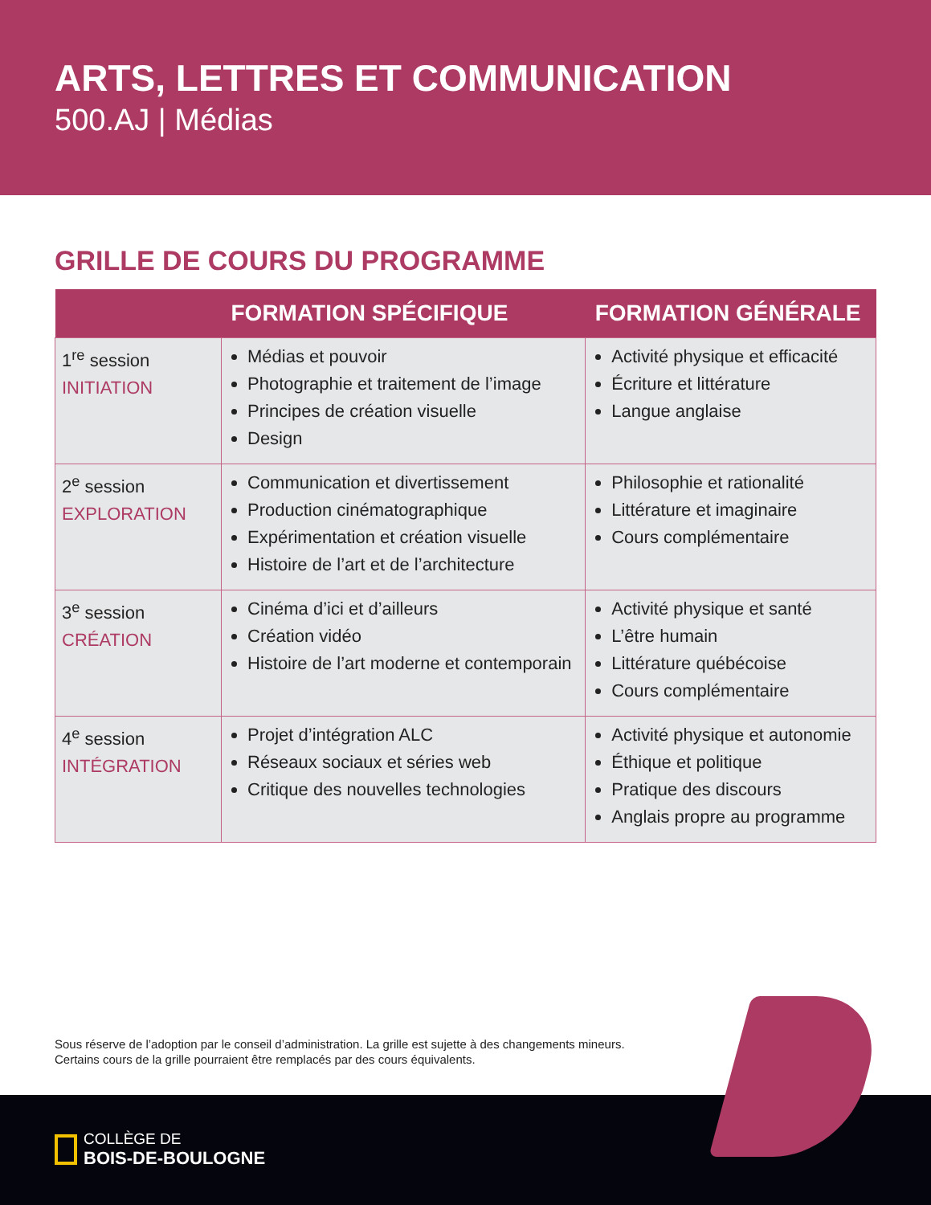ARTS, LETTRES ET COMMUNICATION
500.AJ | Médias
GRILLE DE COURS DU PROGRAMME
| | FORMATION SPÉCIFIQUE | FORMATION GÉNÉRALE |
| --- | --- | --- |
| 1<sup>re</sup> session INITIATION | Médias et pouvoir Photographie et traitement de l’image Principes de création visuelle Design | Activité physique et efficacité Écriture et littérature Langue anglaise |
| 2<sup>e</sup> session EXPLORATION | Communication et divertissement Production cinématographique Expérimentation et création visuelle Histoire de l’art et de l’architecture | Philosophie et rationalité Littérature et imaginaire Cours complémentaire |
| 3<sup>e</sup> session CRÉATION | Cinéma d’ici et d’ailleurs Création vidéo Histoire de l’art moderne et contemporain | Activité physique et santé L’être humain Littérature québécoise Cours complémentaire |
| 4<sup>e</sup> session INTÉGRATION | Projet d’intégration ALC Réseaux sociaux et séries web Critique des nouvelles technologies | Activité physique et autonomie Éthique et politique Pratique des discours Anglais propre au programme |
Sous réserve de l’adoption par le conseil d’administration. La grille est sujette à des changements mineurs.
Certains cours de la grille pourraient être remplacés par des cours équivalents.
COLLÈGE DE
BOIS-DE-BOULOGNE